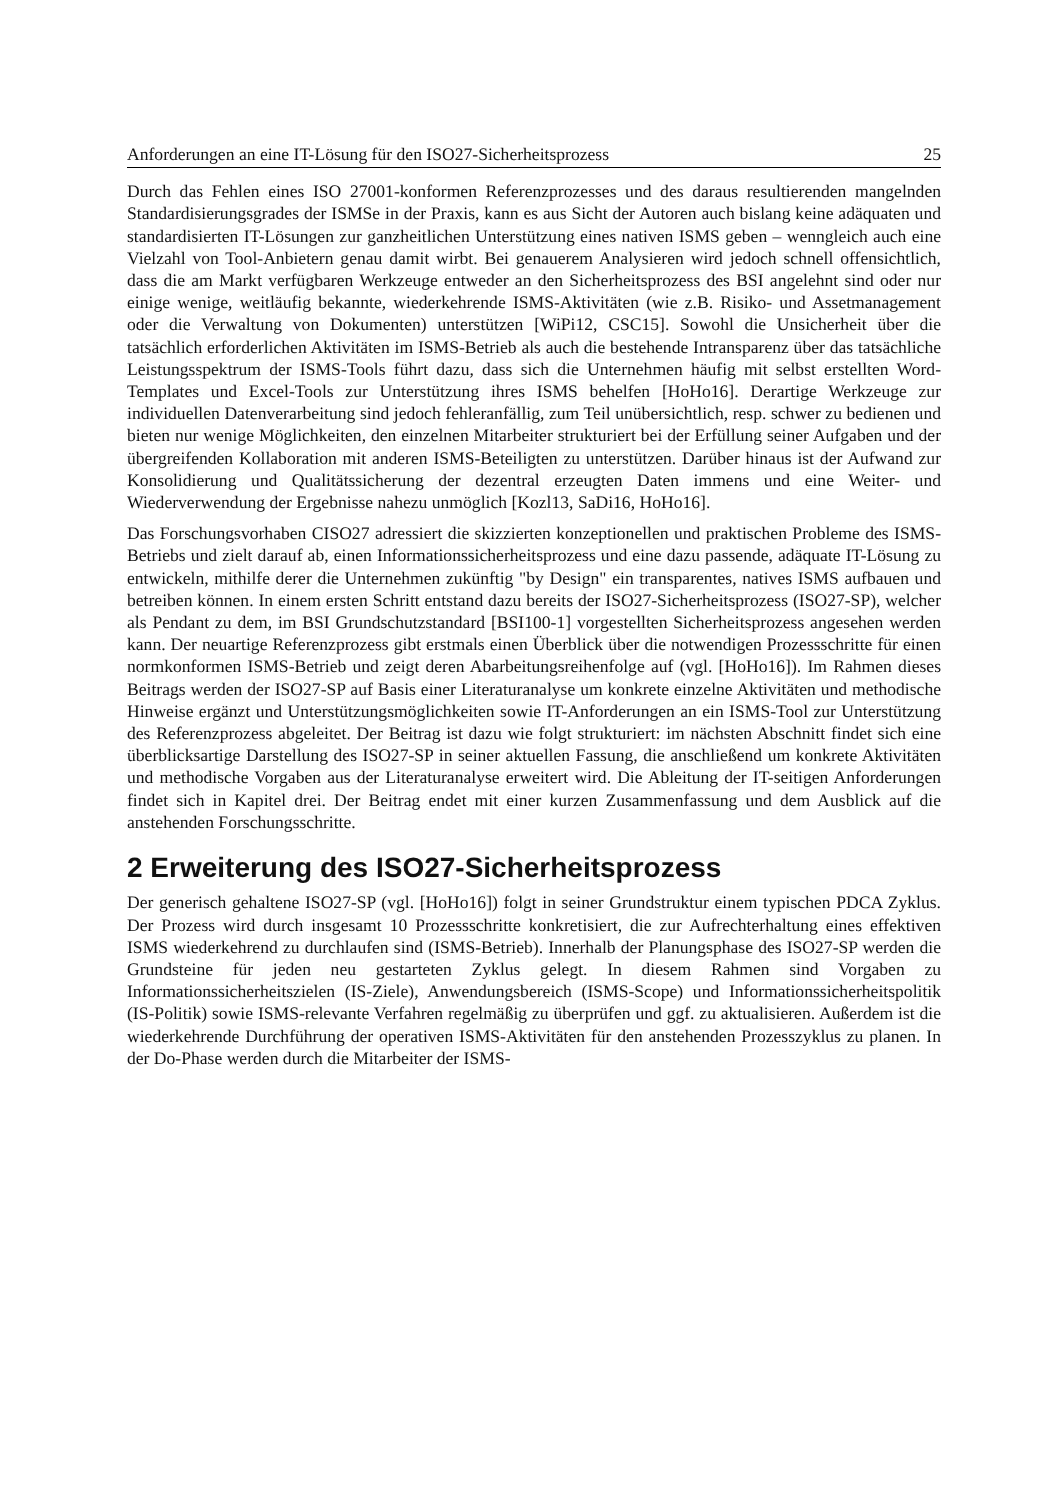Anforderungen an eine IT-Lösung für den ISO27-Sicherheitsprozess 25
Durch das Fehlen eines ISO 27001-konformen Referenzprozesses und des daraus resultierenden mangelnden Standardisierungsgrades der ISMSe in der Praxis, kann es aus Sicht der Autoren auch bislang keine adäquaten und standardisierten IT-Lösungen zur ganzheitlichen Unterstützung eines nativen ISMS geben – wenngleich auch eine Vielzahl von Tool-Anbietern genau damit wirbt. Bei genauerem Analysieren wird jedoch schnell offensichtlich, dass die am Markt verfügbaren Werkzeuge entweder an den Sicherheitsprozess des BSI angelehnt sind oder nur einige wenige, weitläufig bekannte, wiederkehrende ISMS-Aktivitäten (wie z.B. Risiko- und Assetmanagement oder die Verwaltung von Dokumenten) unterstützen [WiPi12, CSC15]. Sowohl die Unsicherheit über die tatsächlich erforderlichen Aktivitäten im ISMS-Betrieb als auch die bestehende Intransparenz über das tatsächliche Leistungsspektrum der ISMS-Tools führt dazu, dass sich die Unternehmen häufig mit selbst erstellten Word-Templates und Excel-Tools zur Unterstützung ihres ISMS behelfen [HoHo16]. Derartige Werkzeuge zur individuellen Datenverarbeitung sind jedoch fehleranfällig, zum Teil unübersichtlich, resp. schwer zu bedienen und bieten nur wenige Möglichkeiten, den einzelnen Mitarbeiter strukturiert bei der Erfüllung seiner Aufgaben und der übergreifenden Kollaboration mit anderen ISMS-Beteiligten zu unterstützen. Darüber hinaus ist der Aufwand zur Konsolidierung und Qualitätssicherung der dezentral erzeugten Daten immens und eine Weiter- und Wiederverwendung der Ergebnisse nahezu unmöglich [Kozl13, SaDi16, HoHo16].
Das Forschungsvorhaben CISO27 adressiert die skizzierten konzeptionellen und praktischen Probleme des ISMS-Betriebs und zielt darauf ab, einen Informationssicherheitsprozess und eine dazu passende, adäquate IT-Lösung zu entwickeln, mithilfe derer die Unternehmen zukünftig "by Design" ein transparentes, natives ISMS aufbauen und betreiben können. In einem ersten Schritt entstand dazu bereits der ISO27-Sicherheitsprozess (ISO27-SP), welcher als Pendant zu dem, im BSI Grundschutzstandard [BSI100-1] vorgestellten Sicherheitsprozess angesehen werden kann. Der neuartige Referenzprozess gibt erstmals einen Überblick über die notwendigen Prozessschritte für einen normkonformen ISMS-Betrieb und zeigt deren Abarbeitungsreihenfolge auf (vgl. [HoHo16]). Im Rahmen dieses Beitrags werden der ISO27-SP auf Basis einer Literaturanalyse um konkrete einzelne Aktivitäten und methodische Hinweise ergänzt und Unterstützungsmöglichkeiten sowie IT-Anforderungen an ein ISMS-Tool zur Unterstützung des Referenzprozess abgeleitet. Der Beitrag ist dazu wie folgt strukturiert: im nächsten Abschnitt findet sich eine überblicksartige Darstellung des ISO27-SP in seiner aktuellen Fassung, die anschließend um konkrete Aktivitäten und methodische Vorgaben aus der Literaturanalyse erweitert wird. Die Ableitung der IT-seitigen Anforderungen findet sich in Kapitel drei. Der Beitrag endet mit einer kurzen Zusammenfassung und dem Ausblick auf die anstehenden Forschungsschritte.
2 Erweiterung des ISO27-Sicherheitsprozess
Der generisch gehaltene ISO27-SP (vgl. [HoHo16]) folgt in seiner Grundstruktur einem typischen PDCA Zyklus. Der Prozess wird durch insgesamt 10 Prozessschritte konkretisiert, die zur Aufrechterhaltung eines effektiven ISMS wiederkehrend zu durchlaufen sind (ISMS-Betrieb). Innerhalb der Planungsphase des ISO27-SP werden die Grundsteine für jeden neu gestarteten Zyklus gelegt. In diesem Rahmen sind Vorgaben zu Informationssicherheitszielen (IS-Ziele), Anwendungsbereich (ISMS-Scope) und Informationssicherheitspolitik (IS-Politik) sowie ISMS-relevante Verfahren regelmäßig zu überprüfen und ggf. zu aktualisieren. Außerdem ist die wiederkehrende Durchführung der operativen ISMS-Aktivitäten für den anstehenden Prozesszyklus zu planen. In der Do-Phase werden durch die Mitarbeiter der ISMS-